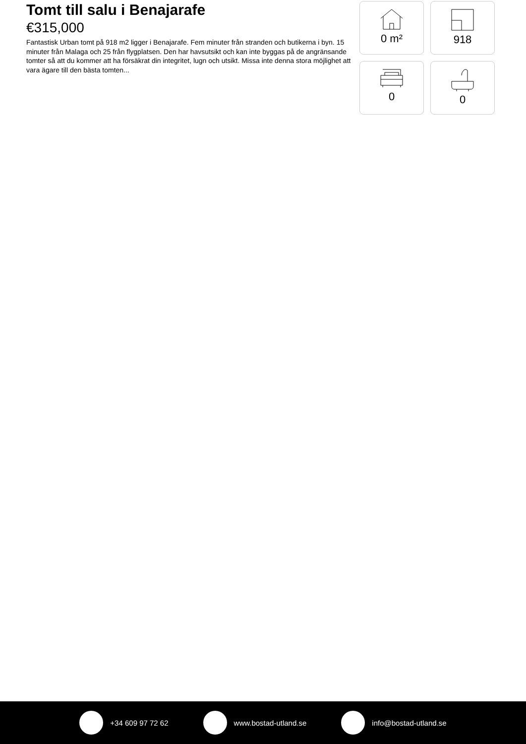Tomt till salu i Benajarafe
€315,000
Fantastisk Urban tomt på 918 m2 ligger i Benajarafe. Fem minuter från stranden och butikerna i byn. 15 minuter från Malaga och 25 från flygplatsen. Den har havsutsikt och kan inte byggas på de angränsande tomter så att du kommer att ha försäkrat din integritet, lugn och utsikt. Missa inte denna stora möjlighet att vara ägare till den bästa tomten...
0 m²
918
0
0
+34 609 97 72 62 www.bostad-utland.se info@bostad-utland.se